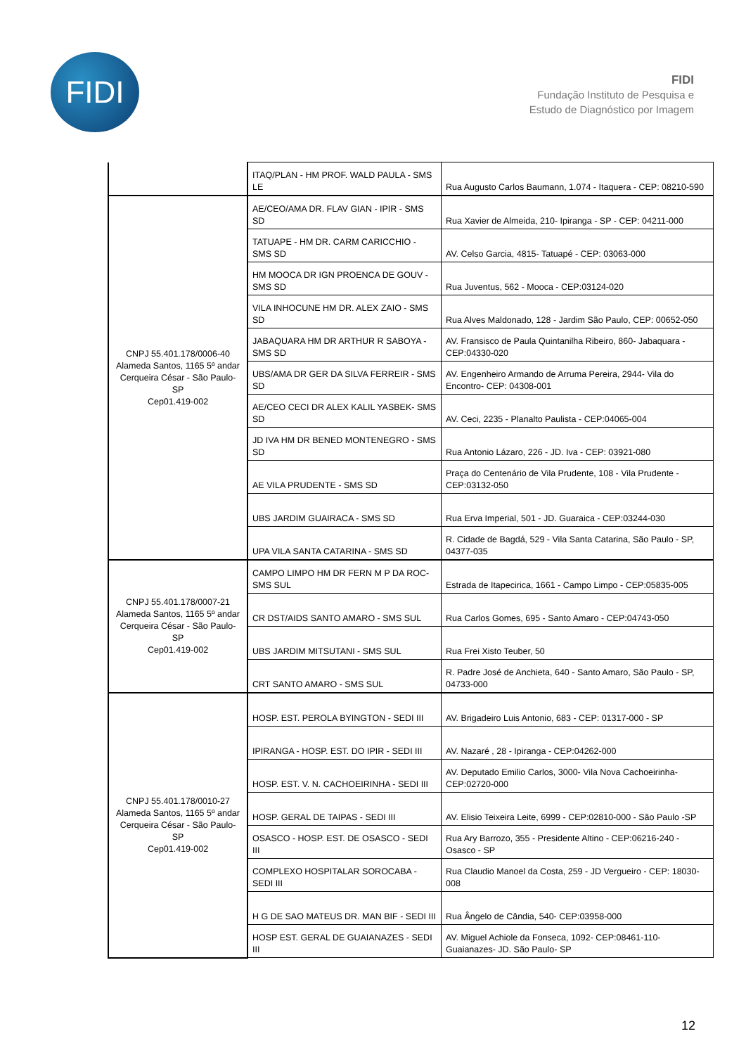FIDI
FIDI
Fundação Instituto de Pesquisa e
Estudo de Diagnóstico por Imagem
| | ITAQ/PLAN - HM PROF. WALD PAULA - SMS LE | Rua Augusto Carlos Baumann, 1.074 - Itaquera - CEP: 08210-590 |
| CNPJ 55.401.178/0006-40 Alameda Santos, 1165 5º andar Cerqueira César - São Paulo- SP Cep01.419-002 | AE/CEO/AMA DR. FLAV GIAN - IPIR - SMS SD | Rua Xavier de Almeida, 210- Ipiranga - SP - CEP: 04211-000 |
| | TATUAPE - HM DR. CARM CARICCHIO - SMS SD | AV. Celso Garcia, 4815- Tatuapé - CEP: 03063-000 |
| | HM MOOCA DR IGN PROENCA DE GOUV - SMS SD | Rua Juventus, 562 - Mooca - CEP:03124-020 |
| | VILA INHOCUNE HM DR. ALEX ZAIO - SMS SD | Rua Alves Maldonado, 128 - Jardim São Paulo, CEP: 00652-050 |
| | JABAQUARA HM DR ARTHUR R SABOYA - SMS SD | AV. Fransisco de Paula Quintanilha Ribeiro, 860- Jabaquara - CEP:04330-020 |
| | UBS/AMA DR GER DA SILVA FERREIR - SMS SD | AV. Engenheiro Armando de Arruma Pereira, 2944- Vila do Encontro- CEP: 04308-001 |
| | AE/CEO CECI DR ALEX KALIL YASBEK- SMS SD | AV. Ceci, 2235 - Planalto Paulista - CEP:04065-004 |
| | JD IVA HM DR BENED MONTENEGRO - SMS SD | Rua Antonio Lázaro, 226 - JD. Iva - CEP: 03921-080 |
| | AE VILA PRUDENTE - SMS SD | Praça do Centenário de Vila Prudente, 108 - Vila Prudente - CEP:03132-050 |
| | UBS JARDIM GUAIRACA - SMS SD | Rua Erva Imperial, 501 - JD. Guaraica - CEP:03244-030 |
| | UPA VILA SANTA CATARINA - SMS SD | R. Cidade de Bagdá, 529 - Vila Santa Catarina, São Paulo - SP, 04377-035 |
| CNPJ 55.401.178/0007-21 Alameda Santos, 1165 5º andar Cerqueira César - São Paulo- SP Cep01.419-002 | CAMPO LIMPO HM DR FERN M P DA ROC- SMS SUL | Estrada de Itapecirica, 1661 - Campo Limpo - CEP:05835-005 |
| | CR DST/AIDS SANTO AMARO - SMS SUL | Rua Carlos Gomes, 695 - Santo Amaro - CEP:04743-050 |
| | UBS JARDIM MITSUTANI - SMS SUL | Rua Frei Xisto Teuber, 50 |
| | CRT SANTO AMARO - SMS SUL | R. Padre José de Anchieta, 640 - Santo Amaro, São Paulo - SP, 04733-000 |
| CNPJ 55.401.178/0010-27 Alameda Santos, 1165 5º andar Cerqueira César - São Paulo- SP Cep01.419-002 | HOSP. EST. PEROLA BYINGTON - SEDI III | AV. Brigadeiro Luis Antonio, 683 - CEP: 01317-000 - SP |
| | IPIRANGA - HOSP. EST. DO IPIR - SEDI III | AV. Nazaré , 28 - Ipiranga - CEP:04262-000 |
| | HOSP. EST. V. N. CACHOEIRINHA - SEDI III | AV. Deputado Emilio Carlos, 3000- Vila Nova Cachoeirinha- CEP:02720-000 |
| | HOSP. GERAL DE TAIPAS - SEDI III | AV. Elisio Teixeira Leite, 6999 - CEP:02810-000 - São Paulo -SP |
| | OSASCO - HOSP. EST. DE OSASCO - SEDI III | Rua Ary Barrozo, 355 - Presidente Altino - CEP:06216-240 - Osasco - SP |
| | COMPLEXO HOSPITALAR SOROCABA - SEDI III | Rua Claudio Manoel da Costa, 259 - JD Vergueiro - CEP: 18030-008 |
| | H G DE SAO MATEUS DR. MAN BIF - SEDI III | Rua Ângelo de Cândia, 540- CEP:03958-000 |
| | HOSP EST. GERAL DE GUAIANAZES - SEDI III | AV. Miguel Achiole da Fonseca, 1092- CEP:08461-110- Guaianazes- JD. São Paulo- SP |
12